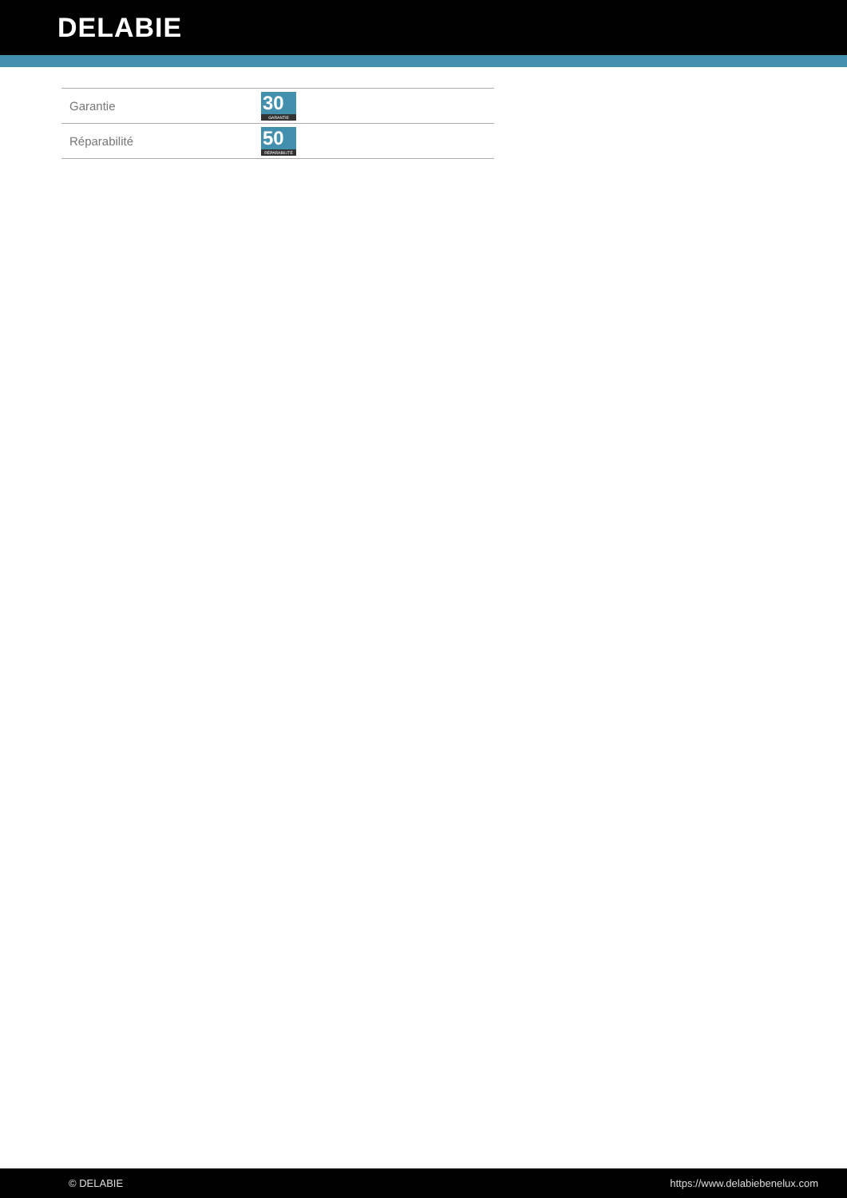DELABIE
| Garantie | 30 GARANTIE |
| Réparabilité | 50 RÉPARABILITÉ |
© DELABIE https://www.delabiebenelux.com